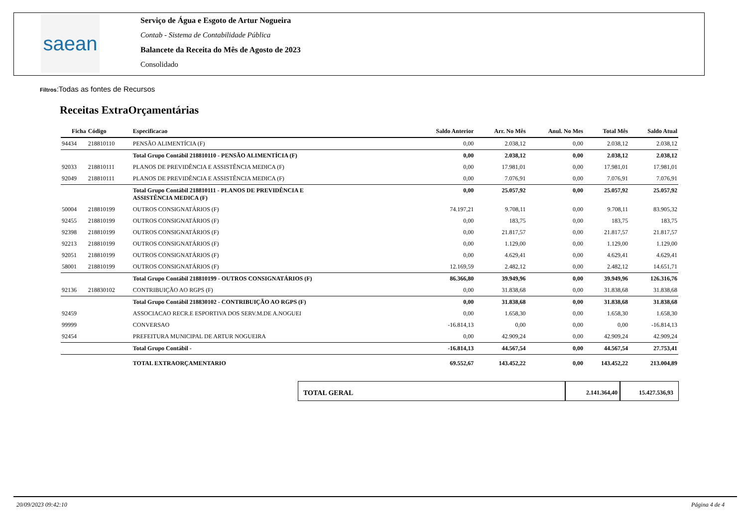saean
Serviço de Água e Esgoto de Artur Nogueira
Contab - Sistema de Contabilidade Pública
Balancete da Receita do Mês de Agosto de 2023
Consolidado
Filtros:Todas as fontes de Recursos
Receitas ExtraOrçamentárias
| Ficha | Código | Especificacao | Saldo Anterior | Arr. No Mês | Anul. No Mes | Total Mês | Saldo Atual |
| --- | --- | --- | --- | --- | --- | --- | --- |
| 94434 | 218810110 | PENSÃO ALIMENTÍCIA (F) | 0,00 | 2.038,12 | 0,00 | 2.038,12 | 2.038,12 |
| | | Total Grupo Contábil 218810110 - PENSÃO ALIMENTÍCIA (F) | 0,00 | 2.038,12 | 0,00 | 2.038,12 | 2.038,12 |
| 92033 | 218810111 | PLANOS DE PREVIDÊNCIA E ASSISTÊNCIA MEDICA (F) | 0,00 | 17.981,01 | 0,00 | 17.981,01 | 17.981,01 |
| 92049 | 218810111 | PLANOS DE PREVIDÊNCIA E ASSISTÊNCIA MEDICA (F) | 0,00 | 7.076,91 | 0,00 | 7.076,91 | 7.076,91 |
| | | Total Grupo Contábil 218810111 - PLANOS DE PREVIDÊNCIA E ASSISTÊNCIA MEDICA (F) | 0,00 | 25.057,92 | 0,00 | 25.057,92 | 25.057,92 |
| 50004 | 218810199 | OUTROS CONSIGNATÁRIOS (F) | 74.197,21 | 9.708,11 | 0,00 | 9.708,11 | 83.905,32 |
| 92455 | 218810199 | OUTROS CONSIGNATÁRIOS (F) | 0,00 | 183,75 | 0,00 | 183,75 | 183,75 |
| 92398 | 218810199 | OUTROS CONSIGNATÁRIOS (F) | 0,00 | 21.817,57 | 0,00 | 21.817,57 | 21.817,57 |
| 92213 | 218810199 | OUTROS CONSIGNATÁRIOS (F) | 0,00 | 1.129,00 | 0,00 | 1.129,00 | 1.129,00 |
| 92051 | 218810199 | OUTROS CONSIGNATÁRIOS (F) | 0,00 | 4.629,41 | 0,00 | 4.629,41 | 4.629,41 |
| 58001 | 218810199 | OUTROS CONSIGNATÁRIOS (F) | 12.169,59 | 2.482,12 | 0,00 | 2.482,12 | 14.651,71 |
| | | Total Grupo Contábil 218810199 - OUTROS CONSIGNATÁRIOS (F) | 86.366,80 | 39.949,96 | 0,00 | 39.949,96 | 126.316,76 |
| 92136 | 218830102 | CONTRIBUIÇÃO AO RGPS (F) | 0,00 | 31.838,68 | 0,00 | 31.838,68 | 31.838,68 |
| | | Total Grupo Contábil 218830102 - CONTRIBUIÇÃO AO RGPS (F) | 0,00 | 31.838,68 | 0,00 | 31.838,68 | 31.838,68 |
| 92459 | | ASSOCIACAO RECR.E ESPORTIVA DOS SERV.M.DE A.NOGUEI | 0,00 | 1.658,30 | 0,00 | 1.658,30 | 1.658,30 |
| 99999 | | CONVERSAO | -16.814,13 | 0,00 | 0,00 | 0,00 | -16.814,13 |
| 92454 | | PREFEITURA MUNICIPAL DE ARTUR NOGUEIRA | 0,00 | 42.909,24 | 0,00 | 42.909,24 | 42.909,24 |
| | | Total Grupo Contábil - | -16.814,13 | 44.567,54 | 0,00 | 44.567,54 | 27.753,41 |
| | | TOTAL EXTRAORÇAMENTARIO | 69.552,67 | 143.452,22 | 0,00 | 143.452,22 | 213.004,89 |
TOTAL GERAL
2.141.364,40 15.427.536,93
20/09/2023 09:42:10 Página 4 de 4